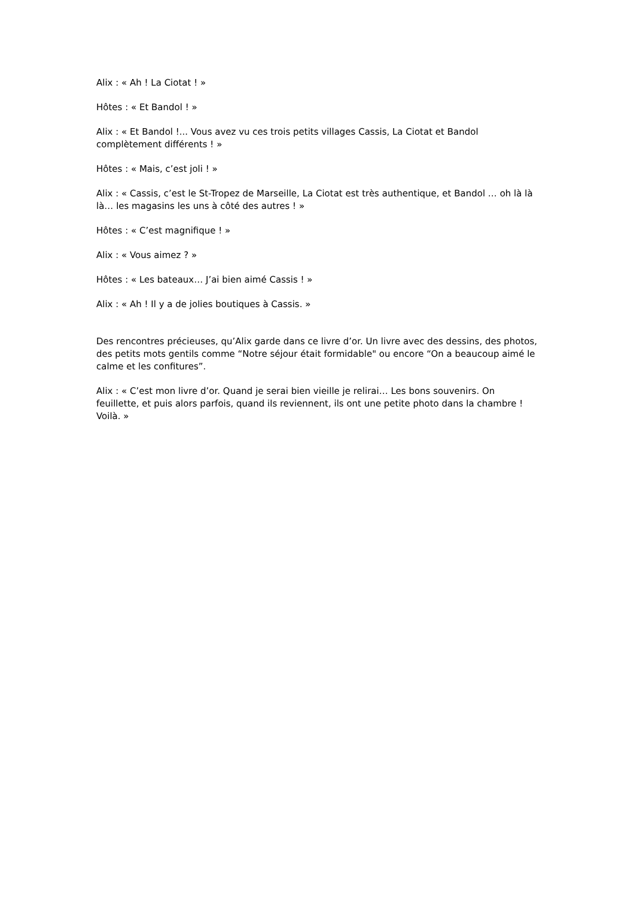Alix : « Ah ! La Ciotat ! »
Hôtes : « Et Bandol ! »
Alix : « Et Bandol !... Vous avez vu ces trois petits villages Cassis, La Ciotat et Bandol complètement différents ! »
Hôtes : « Mais, c’est joli ! »
Alix : « Cassis, c’est le St-Tropez de Marseille, La Ciotat est très authentique, et Bandol … oh là là là… les magasins les uns à côté des autres ! »
Hôtes : « C’est magnifique ! »
Alix : « Vous aimez ? »
Hôtes : « Les bateaux… J’ai bien aimé Cassis ! »
Alix : « Ah ! Il y a de jolies boutiques à Cassis. »
Des rencontres précieuses, qu’Alix garde dans ce livre d’or. Un livre avec des dessins, des photos, des petits mots gentils comme “Notre séjour était formidable" ou encore “On a beaucoup aimé le calme et les confitures”.
Alix : « C’est mon livre d’or. Quand je serai bien vieille je relirai… Les bons souvenirs. On feuillette, et puis alors parfois, quand ils reviennent, ils ont une petite photo dans la chambre ! Voilà. »